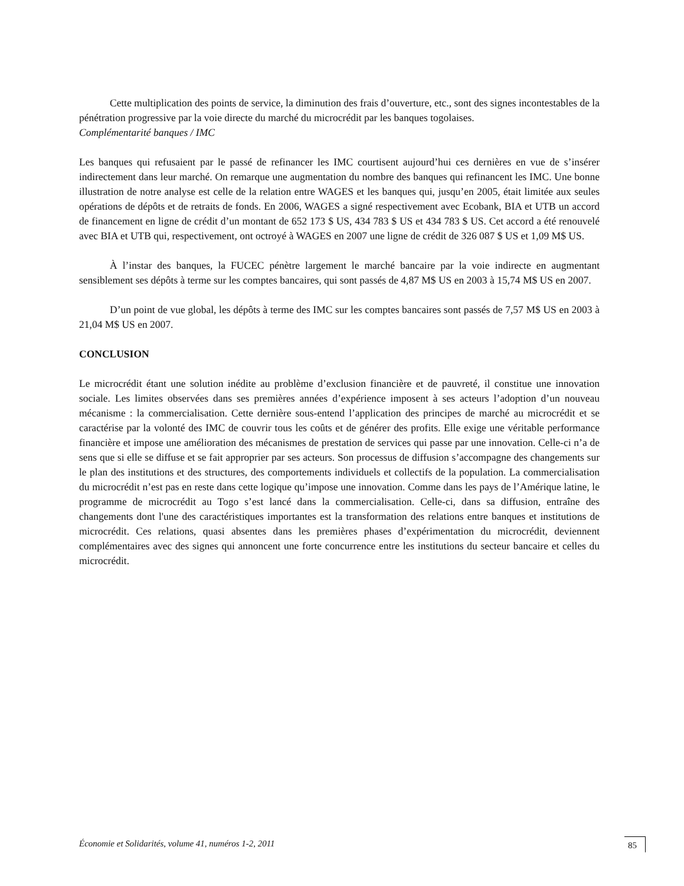Cette multiplication des points de service, la diminution des frais d’ouverture, etc., sont des signes incontestables de la pénétration progressive par la voie directe du marché du microcrédit par les banques togolaises.
Complémentarité banques / IMC
Les banques qui refusaient par le passé de refinancer les IMC courtisent aujourd’hui ces dernières en vue de s’insérer indirectement dans leur marché. On remarque une augmentation du nombre des banques qui refinancent les IMC. Une bonne illustration de notre analyse est celle de la relation entre WAGES et les banques qui, jusqu’en 2005, était limitée aux seules opérations de dépôts et de retraits de fonds. En 2006, WAGES a signé respectivement avec Ecobank, BIA et UTB un accord de financement en ligne de crédit d’un montant de 652 173 $ US, 434 783 $ US et 434 783 $ US. Cet accord a été renouvelé avec BIA et UTB qui, respectivement, ont octroyé à WAGES en 2007 une ligne de crédit de 326 087 $ US et 1,09 M$ US.
À l’instar des banques, la FUCEC pénètre largement le marché bancaire par la voie indirecte en augmentant sensiblement ses dépôts à terme sur les comptes bancaires, qui sont passés de 4,87 M$ US en 2003 à 15,74 M$ US en 2007.
D’un point de vue global, les dépôts à terme des IMC sur les comptes bancaires sont passés de 7,57 M$ US en 2003 à 21,04 M$ US en 2007.
CONCLUSION
Le microcrédit étant une solution inédite au problème d’exclusion financière et de pauvreté, il constitue une innovation sociale. Les limites observées dans ses premières années d’expérience imposent à ses acteurs l’adoption d’un nouveau mécanisme : la commercialisation. Cette dernière sous-entend l’application des principes de marché au microcrédit et se caractérise par la volonté des IMC de couvrir tous les coûts et de générer des profits. Elle exige une véritable performance financière et impose une amélioration des mécanismes de prestation de services qui passe par une innovation. Celle-ci n’a de sens que si elle se diffuse et se fait approprier par ses acteurs. Son processus de diffusion s’accompagne des changements sur le plan des institutions et des structures, des comportements individuels et collectifs de la population. La commercialisation du microcrédit n’est pas en reste dans cette logique qu’impose une innovation. Comme dans les pays de l’Amérique latine, le programme de microcrédit au Togo s’est lancé dans la commercialisation. Celle-ci, dans sa diffusion, entraîne des changements dont l'une des caractéristiques importantes est la transformation des relations entre banques et institutions de microcrédit. Ces relations, quasi absentes dans les premières phases d’expérimentation du microcrédit, deviennent complémentaires avec des signes qui annoncent une forte concurrence entre les institutions du secteur bancaire et celles du microcrédit.
Économie et Solidarités, volume 41, numéros 1-2, 2011 85